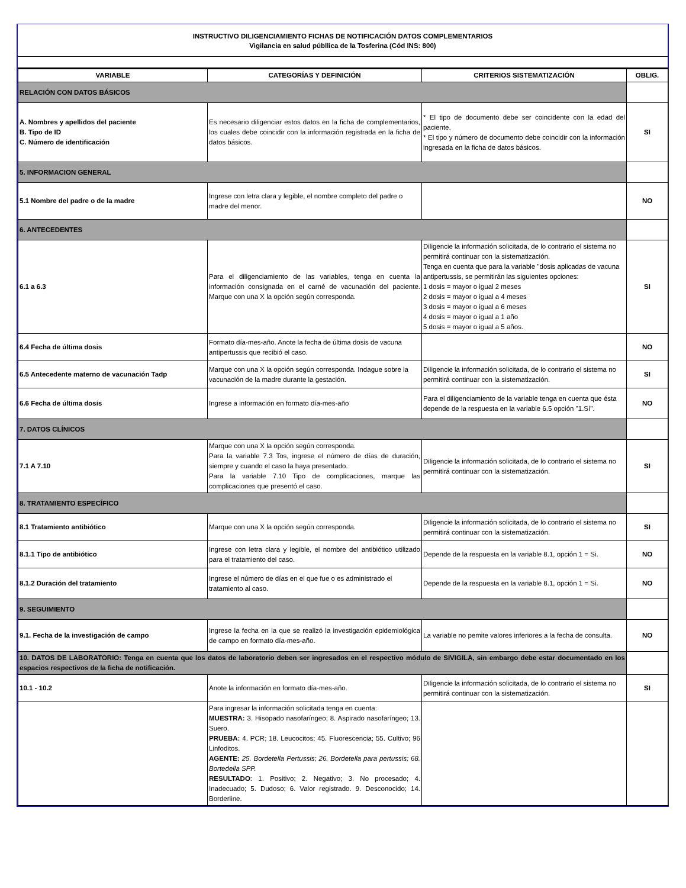INSTRUCTIVO DILIGENCIAMIENTO FICHAS DE NOTIFICACIÓN DATOS COMPLEMENTARIOS
Vigilancia en salud públlica de la Tosferina (Cód INS: 800)
| VARIABLE | CATEGORÍAS Y DEFINICIÓN | CRITERIOS SISTEMATIZACIÓN | OBLIG. |
| --- | --- | --- | --- |
| RELACIÓN CON DATOS BÁSICOS | | | |
| A. Nombres y apellidos del paciente B. Tipo de ID C. Número de identificación | Es necesario diligenciar estos datos en la ficha de complementarios, los cuales debe coincidir con la información registrada en la ficha de datos básicos. | * El tipo de documento debe ser coincidente con la edad del paciente. * El tipo y número de documento debe coincidir con la información ingresada en la ficha de datos básicos. | SI |
| 5. INFORMACION GENERAL | | | |
| 5.1 Nombre del padre o de la madre | Ingrese con letra clara y legible, el nombre completo del padre o madre del menor. | | NO |
| 6. ANTECEDENTES | | | |
| 6.1 a 6.3 | Para el diligenciamiento de las variables, tenga en cuenta la información consignada en el carné de vacunación del paciente. Marque con una X la opción según corresponda. | Diligencie la información solicitada, de lo contrario el sistema no permitirá continuar con la sistematización. Tenga en cuenta que para la variable "dosis aplicadas de vacuna antipertussis, se permitirán las siguientes opciones: 1 dosis = mayor o igual 2 meses 2 dosis = mayor o igual a 4 meses 3 dosis = mayor o igual a 6 meses 4 dosis = mayor o igual a 1 año 5 dosis = mayor o igual a 5 años. | SI |
| 6.4 Fecha de última dosis | Formato día-mes-año. Anote la fecha de última dosis de vacuna antipertussis que recibió el caso. | | NO |
| 6.5 Antecedente materno de vacunación Tadp | Marque con una X la opción según corresponda. Indague sobre la vacunación de la madre durante la gestación. | Diligencie la información solicitada, de lo contrario el sistema no permitirá continuar con la sistematización. | SI |
| 6.6 Fecha de última dosis | Ingrese a información en formato día-mes-año | Para el diligenciamiento de la variable tenga en cuenta que ésta depende de la respuesta en la variable 6.5 opción "1.Sí". | NO |
| 7. DATOS CLÍNICOS | | | |
| 7.1 A 7.10 | Marque con una X la opción según corresponda. Para la variable 7.3 Tos, ingrese el número de días de duración, siempre y cuando el caso la haya presentado. Para la variable 7.10 Tipo de complicaciones, marque las complicaciones que presentó el caso. | Diligencie la información solicitada, de lo contrario el sistema no permitirá continuar con la sistematización. | SI |
| 8. TRATAMIENTO ESPECÍFICO | | | |
| 8.1 Tratamiento antibiótico | Marque con una X la opción según corresponda. | Diligencie la información solicitada, de lo contrario el sistema no permitirá continuar con la sistematización. | SI |
| 8.1.1 Tipo de antibiótico | Ingrese con letra clara y legible, el nombre del antibiótico utilizado para el tratamiento del caso. | Depende de la respuesta en la variable 8.1, opción 1 = Si. | NO |
| 8.1.2 Duración del tratamiento | Ingrese el número de días en el que fue o es administrado el tratamiento al caso. | Depende de la respuesta en la variable 8.1, opción 1 = Si. | NO |
| 9. SEGUIMIENTO | | | |
| 9.1. Fecha de la investigación de campo | Ingrese la fecha en la que se realizó la investigación epidemiológica de campo en formato día-mes-año. | La variable no pemite valores inferiores a la fecha de consulta. | NO |
| 10. DATOS DE LABORATORIO: Tenga en cuenta que los datos de laboratorio deben ser ingresados en el respectivo módulo de SIVIGILA, sin embargo debe estar documentado en los espacios respectivos de la ficha de notificación. | | | |
| 10.1 - 10.2 | Anote la información en formato día-mes-año. | Diligencie la información solicitada, de lo contrario el sistema no permitirá continuar con la sistematización. | SI |
| | Para ingresar la información solicitada tenga en cuenta: MUESTRA: 3. Hisopado nasofaríngeo; 8. Aspirado nasofaríngeo; 13. Suero. PRUEBA: 4. PCR; 18. Leucocitos; 45. Fluorescencia; 55. Cultivo; 96 Linfoditos. AGENTE: 25. Bordetella Pertussis; 26. Bordetella para pertussis; 68. Bortedella SPP. RESULTADO : 1. Positivo; 2. Negativo; 3. No procesado; 4. Inadecuado; 5. Dudoso; 6. Valor registrado. 9. Desconocido; 14. Borderline. | | |